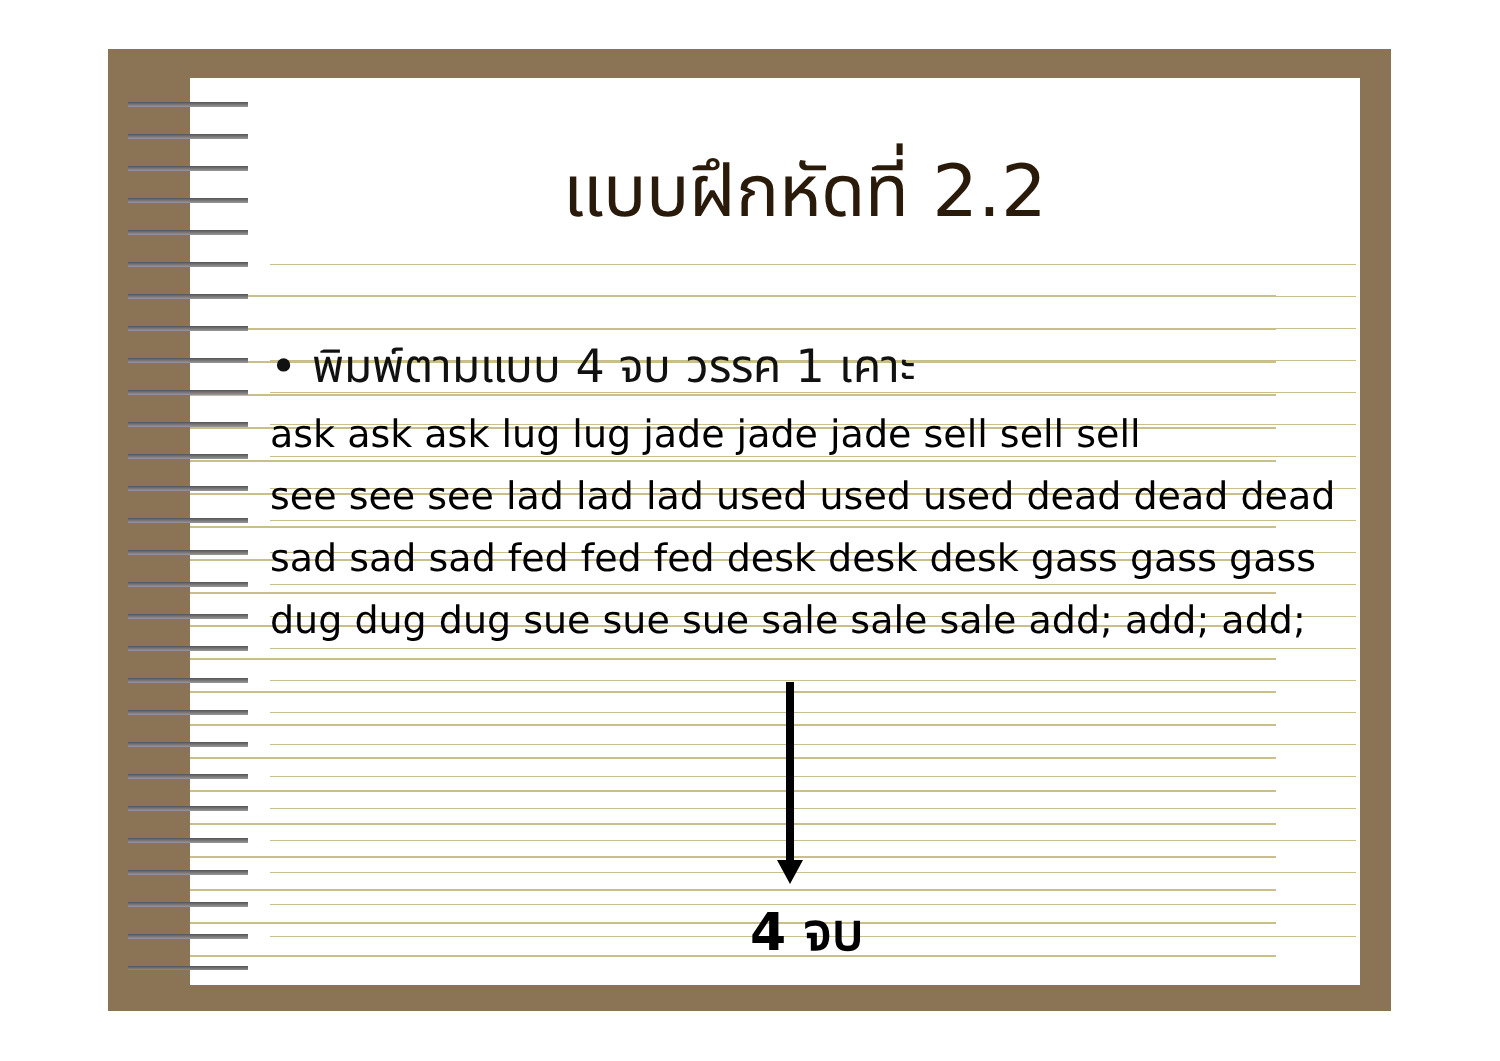แบบฝึกหัดที่ 2.2
• พิมพ์ตามแบบ 4 จบ วรรค 1 เคาะ
ask ask ask lug lug jade jade jade sell sell sell
see see see lad lad lad used used used dead dead dead
sad sad sad fed fed fed desk desk desk gass gass gass
dug dug dug sue sue sue sale sale sale add; add; add;
4 จบ